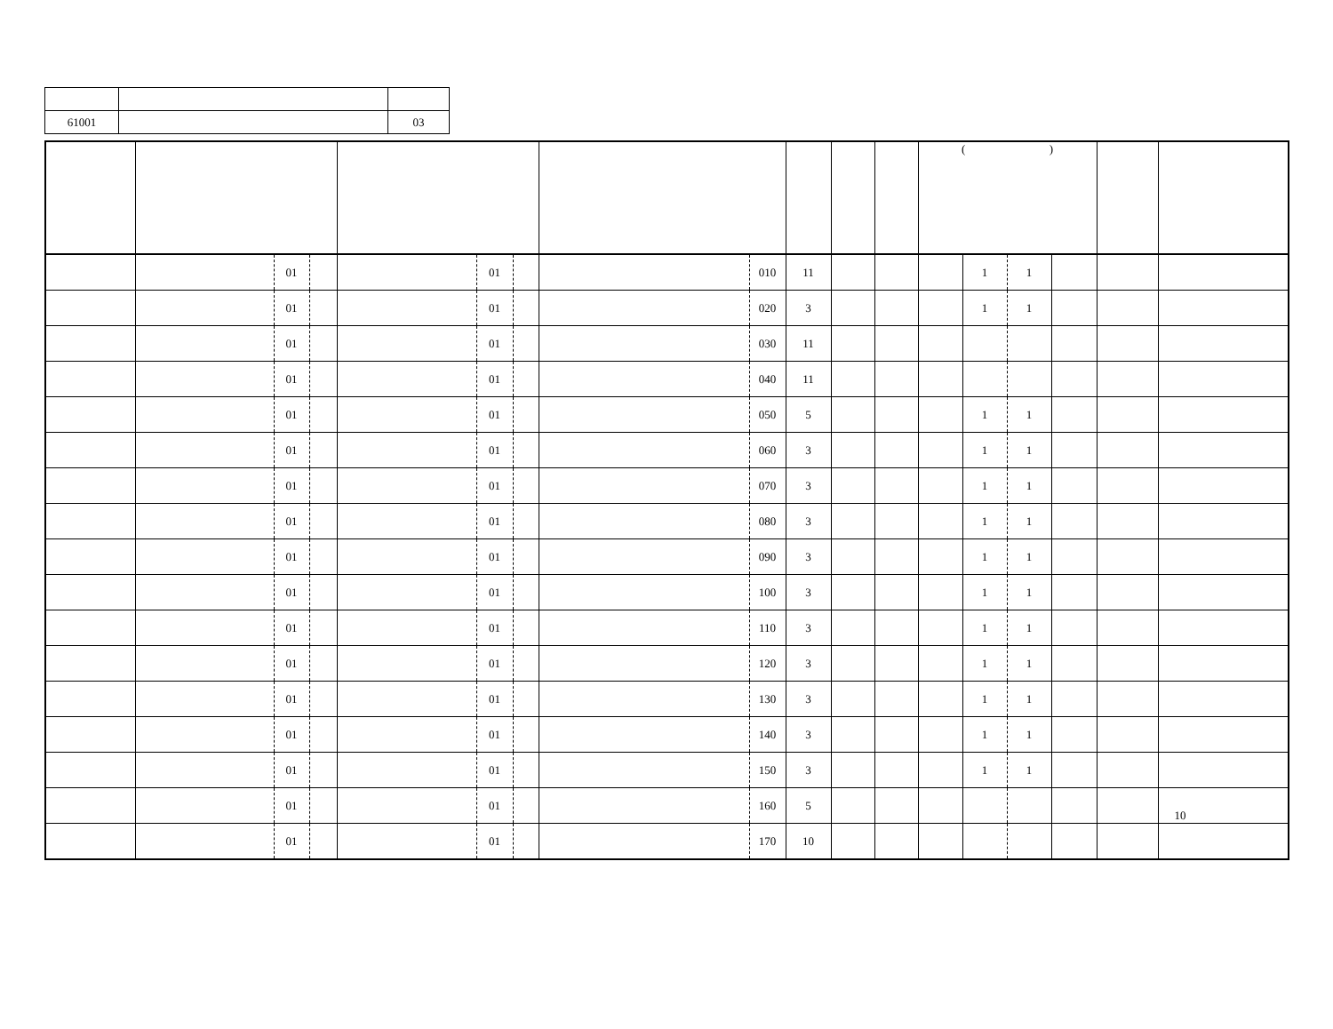| 61001 | | 03 |
| | | | | | | | | | | | | ( ) | | | | | |
| | | 01 | | | 01 | | | 010 | 11 | | | | 1 | 1 | | | |
| | | 01 | | | 01 | | | 020 | 3 | | | | 1 | 1 | | | |
| | | 01 | | | 01 | | | 030 | 11 | | | | | | | | |
| | | 01 | | | 01 | | | 040 | 11 | | | | | | | | |
| | | 01 | | | 01 | | | 050 | 5 | | | | 1 | 1 | | | |
| | | 01 | | | 01 | | | 060 | 3 | | | | 1 | 1 | | | |
| | | 01 | | | 01 | | | 070 | 3 | | | | 1 | 1 | | | |
| | | 01 | | | 01 | | | 080 | 3 | | | | 1 | 1 | | | |
| | | 01 | | | 01 | | | 090 | 3 | | | | 1 | 1 | | | |
| | | 01 | | | 01 | | | 100 | 3 | | | | 1 | 1 | | | |
| | | 01 | | | 01 | | | 110 | 3 | | | | 1 | 1 | | | |
| | | 01 | | | 01 | | | 120 | 3 | | | | 1 | 1 | | | |
| | | 01 | | | 01 | | | 130 | 3 | | | | 1 | 1 | | | |
| | | 01 | | | 01 | | | 140 | 3 | | | | 1 | 1 | | | |
| | | 01 | | | 01 | | | 150 | 3 | | | | 1 | 1 | | | |
| | | 01 | | | 01 | | | 160 | 5 | | | | | | | | 10 |
| | | 01 | | | 01 | | | 170 | 10 | | | | | | | | |